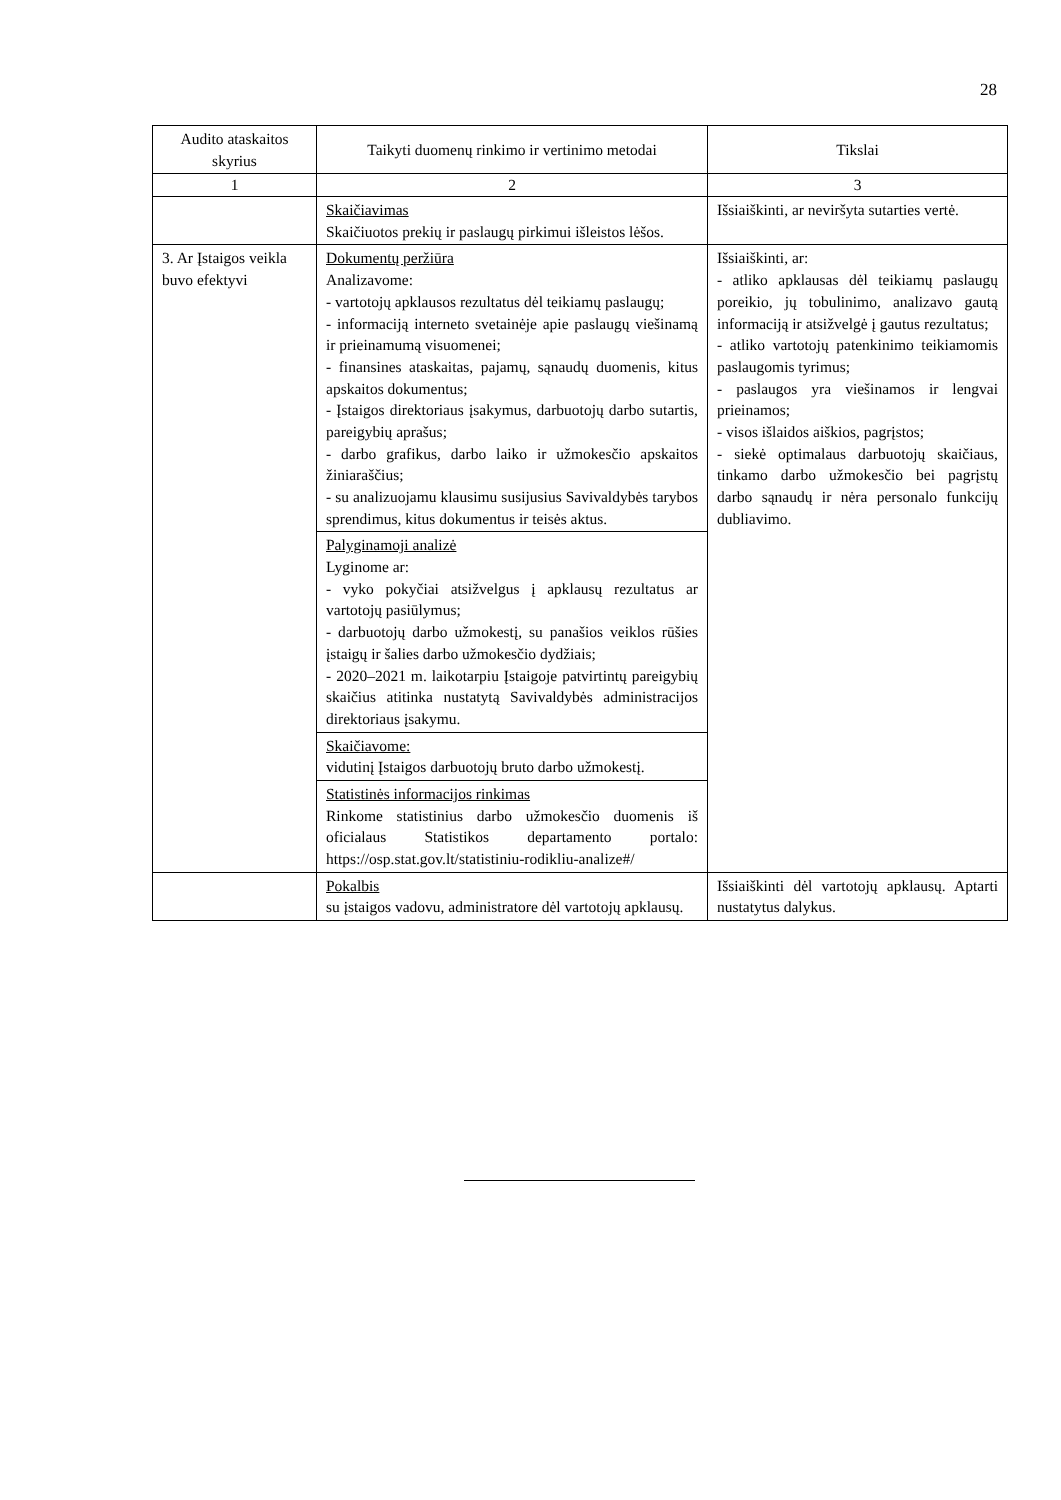28
| Audito ataskaitos skyrius | Taikyti duomenų rinkimo ir vertinimo metodai | Tikslai |
| --- | --- | --- |
| 1 | 2 | 3 |
| | Skaičiavimas Skaičiuotos prekių ir paslaugų pirkimui išleistos lėšos. | Išsiaiškinti, ar neviršyta sutarties vertė. |
| 3. Ar Įstaigos veikla buvo efektyvi | Dokumentų peržiūra Analizavome: - vartotojų apklausos rezultatus dėl teikiamų paslaugų; - informaciją interneto svetainėje apie paslaugų viešinamą ir prieinamumą visuomenei; - finansines ataskaitas, pajamų, sąnaudų duomenis, kitus apskaitos dokumentus; - Įstaigos direktoriaus įsakymus, darbuotojų darbo sutartis, pareigybių aprašus; - darbo grafikus, darbo laiko ir užmokesčio apskaitos žiniaraščius; - su analizuojamu klausimu susijusius Savivaldybės tarybos sprendimus, kitus dokumentus ir teisės aktus. | Išsiaiškinti, ar: - atliko apklausas dėl teikiamų paslaugų poreikio, jų tobulinimo, analizavo gautą informaciją ir atsižvelgė į gautus rezultatus; - atliko vartotojų patenkinimo teikiamomis paslaugomis tyrimus; - paslaugos yra viešinamos ir lengvai prieinamos; - visos išlaidos aiškios, pagrįstos; - siekė optimalaus darbuotojų skaičiaus, tinkamo darbo užmokesčio bei pagrįstų darbo sąnaudų ir nėra personalo funkcijų dubliavimo. |
| | Palyginamoji analizė Lyginome ar: - vyko pokyčiai atsižvelgus į apklausų rezultatus ar vartotojų pasiūlymus; - darbuotojų darbo užmokestį, su panašios veiklos rūšies įstaigų ir šalies darbo užmokesčio dydžiais; - 2020–2021 m. laikotarpiu Įstaigoje patvirtintų pareigybių skaičius atitinka nustatytą Savivaldybės administracijos direktoriaus įsakymu. | |
| | Skaičiavome: vidutinį Įstaigos darbuotojų bruto darbo užmokestį. | |
| | Statistinės informacijos rinkimas Rinkome statistinius darbo užmokesčio duomenis iš oficialaus Statistikos departamento portalo: https://osp.stat.gov.lt/statistiniu-rodikliu-analize#/ | |
| | Pokalbis su įstaigos vadovu, administratore dėl vartotojų apklausų. | Išsiaiškinti dėl vartotojų apklausų. Aptarti nustatytus dalykus. |